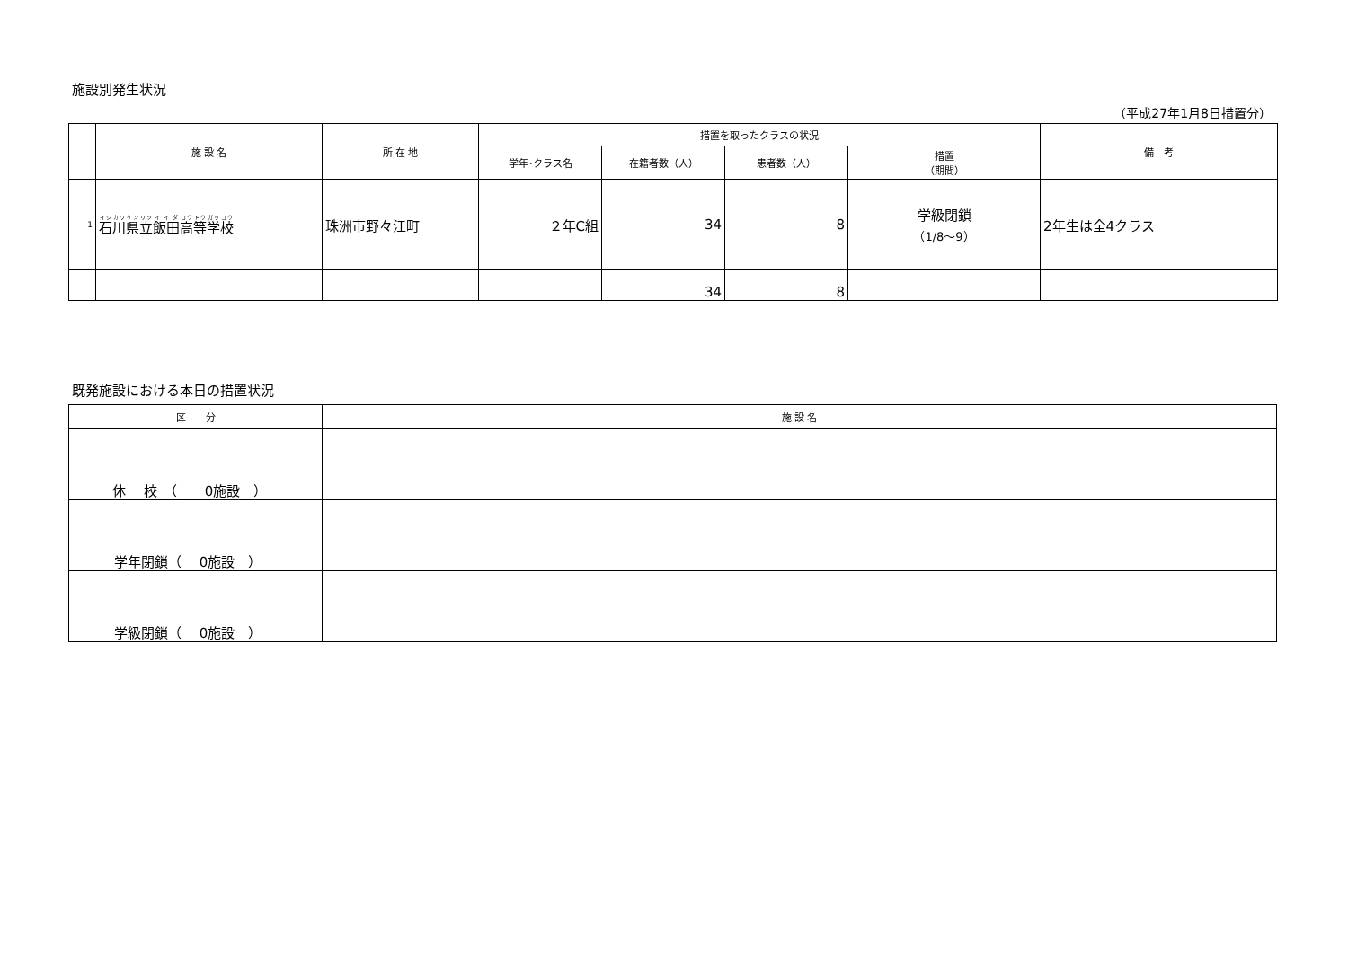施設別発生状況
（平成27年1月8日措置分）
| | 施 設 名 | 所 在 地 | 措置を取ったクラスの状況 | | | | 備 考 |
| --- | --- | --- | --- | --- | --- | --- | --- |
| | | | 学年･クラス名 | 在籍者数（人） | 患者数（人） | 措置 （期間） | |
| 1 | 石川 県立 飯田 高等 学校 | 珠洲市野々江町 | ２年C組 | 34 | 8 | 学級閉鎖 （1/8～9） | 2年生は全4クラス |
| | | | | 34 | 8 | | |
既発施設における本日の措置状況
| 区 分 | 施 設 名 |
| --- | --- |
| 休 校 （ 0施設 ） | |
| 学年閉鎖（ 0施設 ） | |
| 学級閉鎖（ 0施設 ） | |